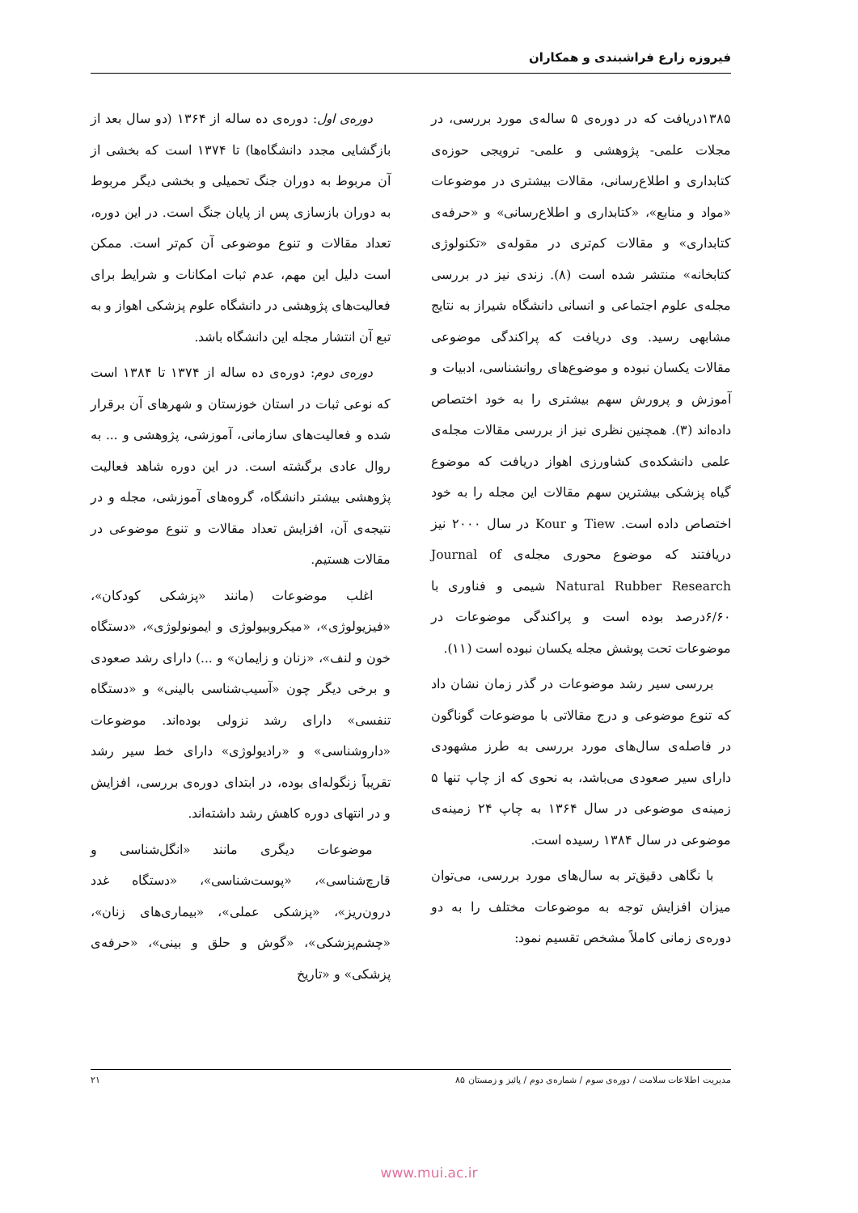فیروزه زارع فراشبندی و همکاران
۱۳۸۵دریافت که در دوره‌ی ۵ ساله‌ی مورد بررسی، در مجلات علمی- پژوهشی و علمی- ترویجی حوزه‌ی کتابداری و اطلاع‌رسانی، مقالات بیشتری در موضوعات «مواد و منابع»، «کتابداری و اطلاع‌رسانی» و «حرفه‌ی کتابداری» و مقالات کم‌تری در مقوله‌ی «تکنولوژی کتابخانه» منتشر شده است (۸). زندی نیز در بررسی مجله‌ی علوم اجتماعی و انسانی دانشگاه شیراز به نتایج مشابهی رسید. وی دریافت که پراکندگی موضوعی مقالات یکسان نبوده و موضوع‌های روانشناسی، ادبیات و آموزش و پرورش سهم بیشتری را به خود اختصاص داده‌اند (۳). همچنین نظری نیز از بررسی مقالات مجله‌ی علمی دانشکده‌ی کشاورزی اهواز دریافت که موضوع گیاه پزشکی بیشترین سهم مقالات این مجله را به خود اختصاص داده است. Tiew و Kour در سال ۲۰۰۰ نیز دریافتند که موضوع محوری مجله‌ی Journal of Natural Rubber Research شیمی و فناوری با ۶/۶۰درصد بوده است و پراکندگی موضوعات در موضوعات تحت پوشش مجله یکسان نبوده است (۱۱).
بررسی سیر رشد موضوعات در گذر زمان نشان داد که تنوع موضوعی و درج مقالاتی با موضوعات گوناگون در فاصله‌ی سال‌های مورد بررسی به طرز مشهودی دارای سیر صعودی می‌باشد، به نحوی که از چاپ تنها ۵ زمینه‌ی موضوعی در سال ۱۳۶۴ به چاپ ۲۴ زمینه‌ی موضوعی در سال ۱۳۸۴ رسیده است.
با نگاهی دقیق‌تر به سال‌های مورد بررسی، می‌توان میزان افزایش توجه به موضوعات مختلف را به دو دوره‌ی زمانی کاملاً مشخص تقسیم نمود:
دوره‌ی اول: دوره‌ی ده ساله از ۱۳۶۴ (دو سال بعد از بازگشایی مجدد دانشگاه‌ها) تا ۱۳۷۴ است که بخشی از آن مربوط به دوران جنگ تحمیلی و بخشی دیگر مربوط به دوران بازسازی پس از پایان جنگ است. در این دوره، تعداد مقالات و تنوع موضوعی آن کم‌تر است. ممکن است دلیل این مهم، عدم ثبات امکانات و شرایط برای فعالیت‌های پژوهشی در دانشگاه علوم پزشکی اهواز و به تبع آن انتشار مجله این دانشگاه باشد.
دوره‌ی دوم: دوره‌ی ده ساله از ۱۳۷۴ تا ۱۳۸۴ است که نوعی ثبات در استان خوزستان و شهرهای آن برقرار شده و فعالیت‌های سازمانی، آموزشی، پژوهشی و ... به روال عادی برگشته است. در این دوره شاهد فعالیت پژوهشی بیشتر دانشگاه، گروه‌های آموزشی، مجله و در نتیجه‌ی آن، افزایش تعداد مقالات و تنوع موضوعی در مقالات هستیم.
اغلب موضوعات (مانند «پزشکی کودکان»، «فیزیولوژی»، «میکروبیولوژی و ایمونولوژی»، «دستگاه خون و لنف»، «زنان و زایمان» و ...) دارای رشد صعودی و برخی دیگر چون «آسیب‌شناسی بالینی» و «دستگاه تنفسی» دارای رشد نزولی بوده‌اند. موضوعات «داروشناسی» و «رادیولوژی» دارای خط سیر رشد تقریباً زنگوله‌ای بوده، در ابتدای دوره‌ی بررسی، افزایش و در انتهای دوره کاهش رشد داشته‌اند.
موضوعات دیگری مانند «انگل‌شناسی و قارچ‌شناسی»، «پوست‌شناسی»، «دستگاه غدد درون‌ریز»، «پزشکی عملی»، «بیماری‌های زنان»، «چشم‌پزشکی»، «گوش و حلق و بینی»، «حرفه‌ی پزشکی» و «تاریخ
مدیریت اطلاعات سلامت / دوره‌ی سوم / شماره‌ی دوم / پائیز و زمستان ۸۵ ۲۱
www.mui.ac.ir